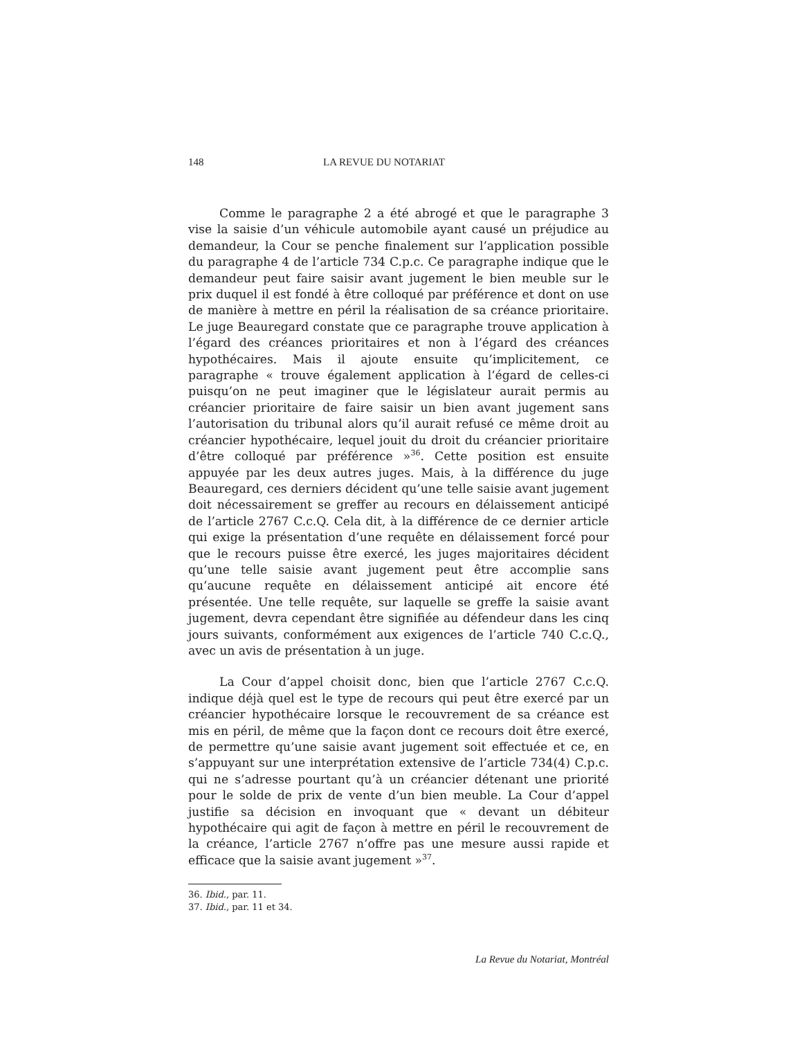148 LA REVUE DU NOTARIAT
Comme le paragraphe 2 a été abrogé et que le paragraphe 3 vise la saisie d’un véhicule automobile ayant causé un préjudice au demandeur, la Cour se penche finalement sur l’application possible du paragraphe 4 de l’article 734 C.p.c. Ce paragraphe indique que le demandeur peut faire saisir avant jugement le bien meuble sur le prix duquel il est fondé à être colloqué par préférence et dont on use de manière à mettre en péril la réalisation de sa créance prioritaire. Le juge Beauregard constate que ce paragraphe trouve application à l’égard des créances prioritaires et non à l’égard des créances hypothécaires. Mais il ajoute ensuite qu’implicitement, ce paragraphe « trouve également application à l’égard de celles-ci puisqu’on ne peut imaginer que le législateur aurait permis au créancier prioritaire de faire saisir un bien avant jugement sans l’autorisation du tribunal alors qu’il aurait refusé ce même droit au créancier hypothécaire, lequel jouit du droit du créancier prioritaire d’être colloqué par préférence »<sup>36</sup>. Cette position est ensuite appuyée par les deux autres juges. Mais, à la différence du juge Beauregard, ces derniers décident qu’une telle saisie avant jugement doit nécessairement se greffer au recours en délaissement anticipé de l’article 2767 C.c.Q. Cela dit, à la différence de ce dernier article qui exige la présentation d’une requête en délaissement forcé pour que le recours puisse être exercé, les juges majoritaires décident qu’une telle saisie avant jugement peut être accomplie sans qu’aucune requête en délaissement anticipé ait encore été présentée. Une telle requête, sur laquelle se greffe la saisie avant jugement, devra cependant être signifiée au défendeur dans les cinq jours suivants, conformément aux exigences de l’article 740 C.c.Q., avec un avis de présentation à un juge.
La Cour d’appel choisit donc, bien que l’article 2767 C.c.Q. indique déjà quel est le type de recours qui peut être exercé par un créancier hypothécaire lorsque le recouvrement de sa créance est mis en péril, de même que la façon dont ce recours doit être exercé, de permettre qu’une saisie avant jugement soit effectuée et ce, en s’appuyant sur une interprétation extensive de l’article 734(4) C.p.c. qui ne s’adresse pourtant qu’à un créancier détenant une priorité pour le solde de prix de vente d’un bien meuble. La Cour d’appel justifie sa décision en invoquant que « devant un débiteur hypothécaire qui agit de façon à mettre en péril le recouvrement de la créance, l’article 2767 n’offre pas une mesure aussi rapide et efficace que la saisie avant jugement »<sup>37</sup>.
36. Ibid., par. 11.
37. Ibid., par. 11 et 34.
La Revue du Notariat, Montréal